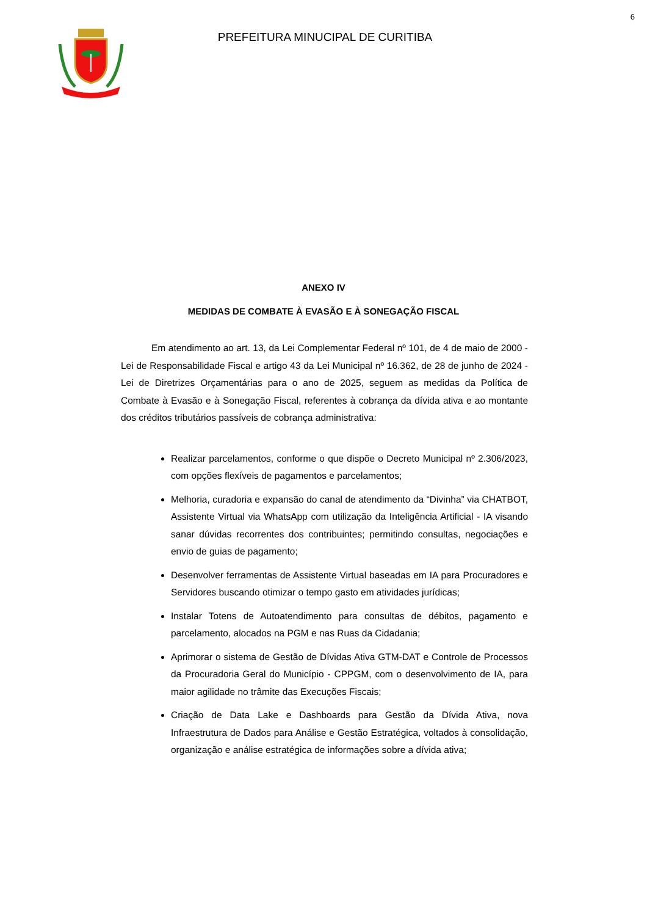6
PREFEITURA MINUCIPAL DE CURITIBA
ANEXO IV
MEDIDAS DE COMBATE À EVASÃO E À SONEGAÇÃO FISCAL
Em atendimento ao art. 13, da Lei Complementar Federal nº 101, de 4 de maio de 2000 - Lei de Responsabilidade Fiscal e artigo 43 da Lei Municipal nº 16.362, de 28 de junho de 2024 - Lei de Diretrizes Orçamentárias para o ano de 2025, seguem as medidas da Política de Combate à Evasão e à Sonegação Fiscal, referentes à cobrança da dívida ativa e ao montante dos créditos tributários passíveis de cobrança administrativa:
Realizar parcelamentos, conforme o que dispõe o Decreto Municipal nº 2.306/2023, com opções flexíveis de pagamentos e parcelamentos;
Melhoria, curadoria e expansão do canal de atendimento da “Divinha” via CHATBOT, Assistente Virtual via WhatsApp com utilização da Inteligência Artificial - IA visando sanar dúvidas recorrentes dos contribuintes; permitindo consultas, negociações e envio de guias de pagamento;
Desenvolver ferramentas de Assistente Virtual baseadas em IA para Procuradores e Servidores buscando otimizar o tempo gasto em atividades jurídicas;
Instalar Totens de Autoatendimento para consultas de débitos, pagamento e parcelamento, alocados na PGM e nas Ruas da Cidadania;
Aprimorar o sistema de Gestão de Dívidas Ativa GTM-DAT e Controle de Processos da Procuradoria Geral do Município - CPPGM, com o desenvolvimento de IA, para maior agilidade no trâmite das Execuções Fiscais;
Criação de Data Lake e Dashboards para Gestão da Dívida Ativa, nova Infraestrutura de Dados para Análise e Gestão Estratégica, voltados à consolidação, organização e análise estratégica de informações sobre a dívida ativa;